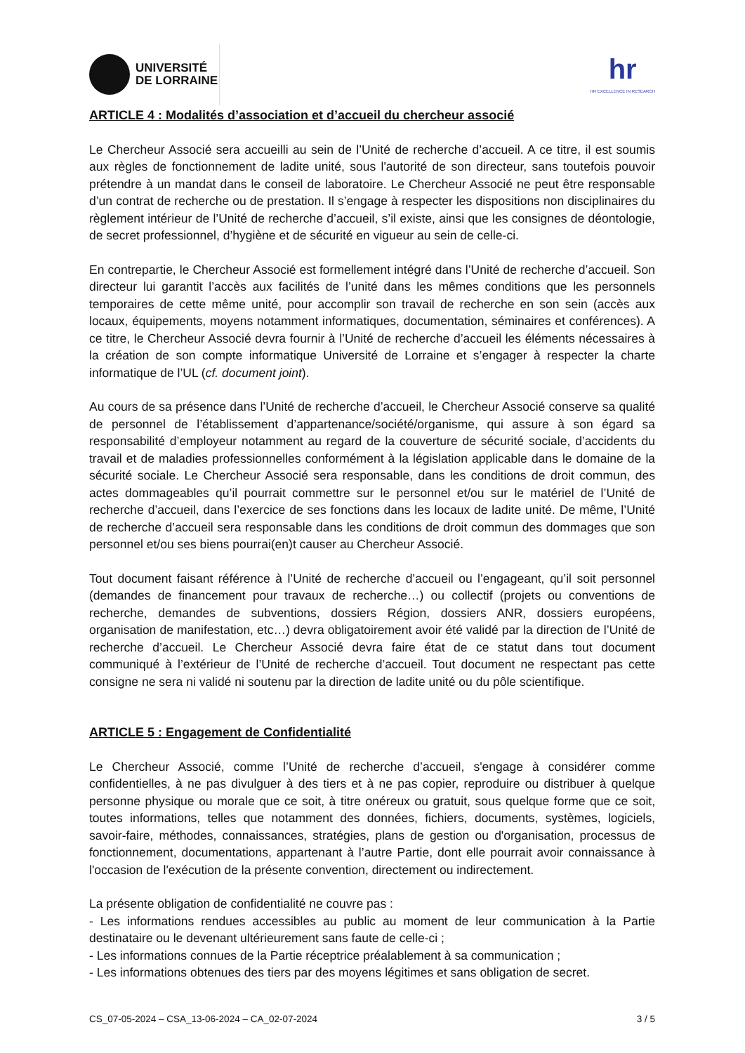UNIVERSITÉ
DE LORRAINE
hr
HR EXCELLENCE IN RESEARCH
ARTICLE 4 : Modalités d’association et d’accueil du chercheur associé
Le Chercheur Associé sera accueilli au sein de l’Unité de recherche d’accueil. A ce titre, il est soumis aux règles de fonctionnement de ladite unité, sous l'autorité de son directeur, sans toutefois pouvoir prétendre à un mandat dans le conseil de laboratoire. Le Chercheur Associé ne peut être responsable d’un contrat de recherche ou de prestation. Il s’engage à respecter les dispositions non disciplinaires du règlement intérieur de l’Unité de recherche d’accueil, s’il existe, ainsi que les consignes de déontologie, de secret professionnel, d’hygiène et de sécurité en vigueur au sein de celle-ci.
En contrepartie, le Chercheur Associé est formellement intégré dans l’Unité de recherche d’accueil. Son directeur lui garantit l’accès aux facilités de l’unité dans les mêmes conditions que les personnels temporaires de cette même unité, pour accomplir son travail de recherche en son sein (accès aux locaux, équipements, moyens notamment informatiques, documentation, séminaires et conférences). A ce titre, le Chercheur Associé devra fournir à l’Unité de recherche d’accueil les éléments nécessaires à la création de son compte informatique Université de Lorraine et s’engager à respecter la charte informatique de l’UL (cf. document joint).
Au cours de sa présence dans l’Unité de recherche d’accueil, le Chercheur Associé conserve sa qualité de personnel de l’établissement d’appartenance/société/organisme, qui assure à son égard sa responsabilité d’employeur notamment au regard de la couverture de sécurité sociale, d’accidents du travail et de maladies professionnelles conformément à la législation applicable dans le domaine de la sécurité sociale. Le Chercheur Associé sera responsable, dans les conditions de droit commun, des actes dommageables qu’il pourrait commettre sur le personnel et/ou sur le matériel de l’Unité de recherche d’accueil, dans l’exercice de ses fonctions dans les locaux de ladite unité. De même, l’Unité de recherche d’accueil sera responsable dans les conditions de droit commun des dommages que son personnel et/ou ses biens pourrai(en)t causer au Chercheur Associé.
Tout document faisant référence à l’Unité de recherche d’accueil ou l’engageant, qu’il soit personnel (demandes de financement pour travaux de recherche…) ou collectif (projets ou conventions de recherche, demandes de subventions, dossiers Région, dossiers ANR, dossiers européens, organisation de manifestation, etc…) devra obligatoirement avoir été validé par la direction de l’Unité de recherche d’accueil. Le Chercheur Associé devra faire état de ce statut dans tout document communiqué à l’extérieur de l’Unité de recherche d’accueil. Tout document ne respectant pas cette consigne ne sera ni validé ni soutenu par la direction de ladite unité ou du pôle scientifique.
ARTICLE 5 : Engagement de Confidentialité
Le Chercheur Associé, comme l’Unité de recherche d’accueil, s'engage à considérer comme confidentielles, à ne pas divulguer à des tiers et à ne pas copier, reproduire ou distribuer à quelque personne physique ou morale que ce soit, à titre onéreux ou gratuit, sous quelque forme que ce soit, toutes informations, telles que notamment des données, fichiers, documents, systèmes, logiciels, savoir-faire, méthodes, connaissances, stratégies, plans de gestion ou d'organisation, processus de fonctionnement, documentations, appartenant à l’autre Partie, dont elle pourrait avoir connaissance à l'occasion de l'exécution de la présente convention, directement ou indirectement.
La présente obligation de confidentialité ne couvre pas :
- Les informations rendues accessibles au public au moment de leur communication à la Partie destinataire ou le devenant ultérieurement sans faute de celle-ci ;
- Les informations connues de la Partie réceptrice préalablement à sa communication ;
- Les informations obtenues des tiers par des moyens légitimes et sans obligation de secret.
CS_07-05-2024 – CSA_13-06-2024 – CA_02-07-2024 3 / 5